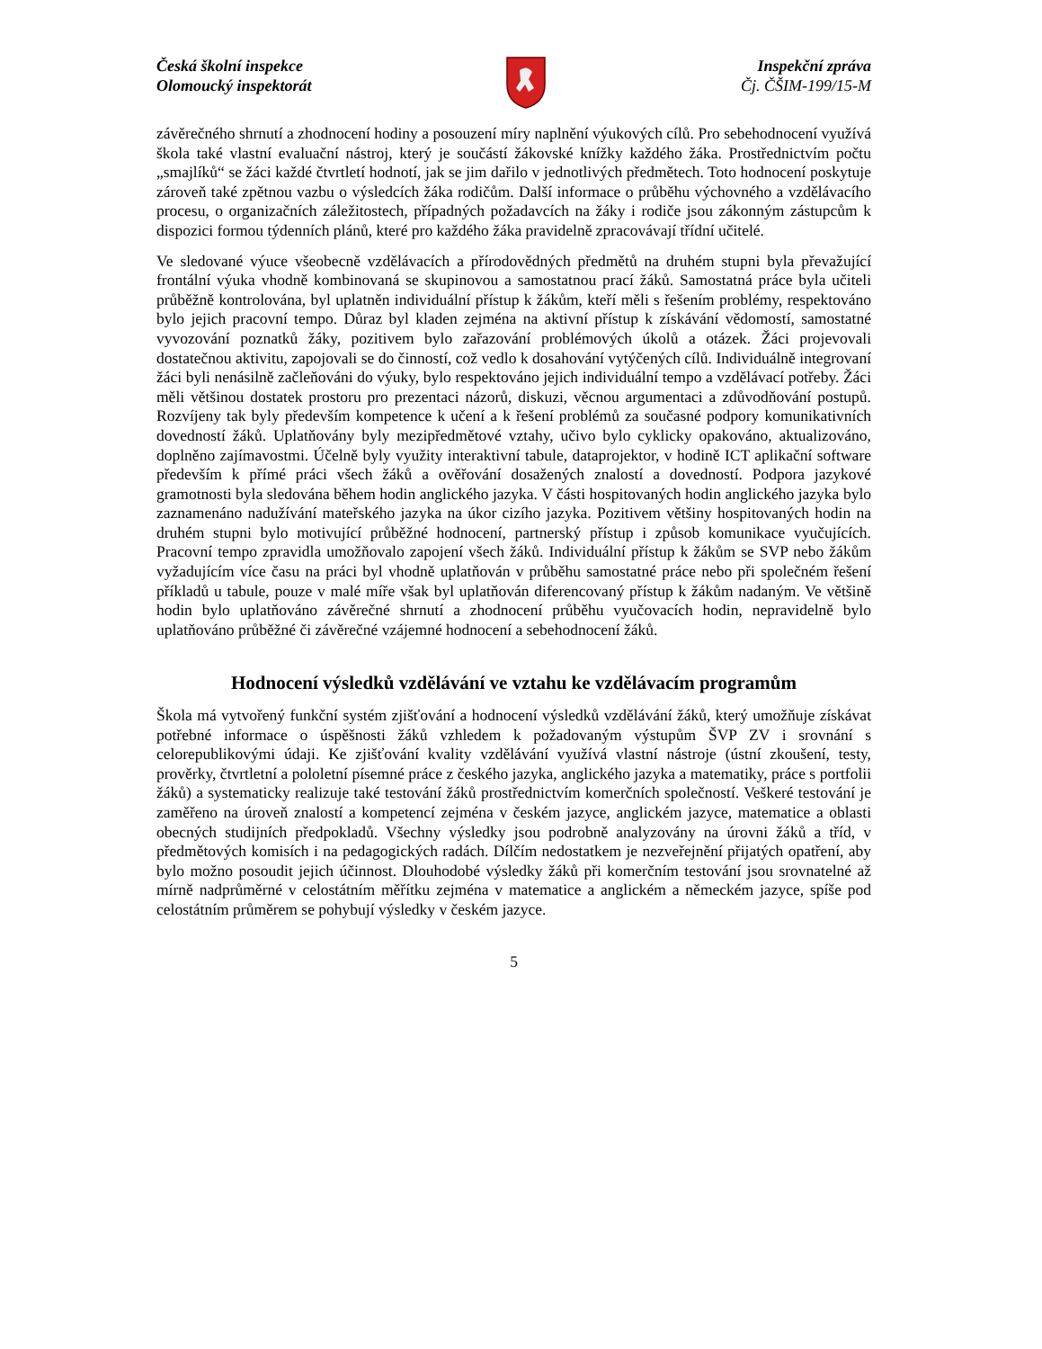Česká školní inspekce
Olomoucký inspektorát
Inspekční zpráva
Čj. ČŠIM-199/15-M
závěrečného shrnutí a zhodnocení hodiny a posouzení míry naplnění výukových cílů. Pro sebehodnocení využívá škola také vlastní evaluační nástroj, který je součástí žákovské knížky každého žáka. Prostřednictvím počtu „smajlíků“ se žáci každé čtvrtletí hodnotí, jak se jim dařilo v jednotlivých předmětech. Toto hodnocení poskytuje zároveň také zpětnou vazbu o výsledcích žáka rodičům. Další informace o průběhu výchovného a vzdělávacího procesu, o organizačních záležitostech, případných požadavcích na žáky i rodiče jsou zákonným zástupcům k dispozici formou týdenních plánů, které pro každého žáka pravidelně zpracovávají třídní učitelé.
Ve sledované výuce všeobecně vzdělávacích a přírodovědných předmětů na druhém stupni byla převažující frontální výuka vhodně kombinovaná se skupinovou a samostatnou prací žáků. Samostatná práce byla učiteli průběžně kontrolována, byl uplatněn individuální přístup k žákům, kteří měli s řešením problémy, respektováno bylo jejich pracovní tempo. Důraz byl kladen zejména na aktivní přístup k získávání vědomostí, samostatné vyvozování poznatků žáky, pozitivem bylo zařazování problémových úkolů a otázek. Žáci projevovali dostatečnou aktivitu, zapojovali se do činností, což vedlo k dosahování vytýčených cílů. Individuálně integrovaní žáci byli nenásilně začleňováni do výuky, bylo respektováno jejich individuální tempo a vzdělávací potřeby. Žáci měli většinou dostatek prostoru pro prezentaci názorů, diskuzi, věcnou argumentaci a zdůvodňování postupů. Rozvíjeny tak byly především kompetence k učení a k řešení problémů za současné podpory komunikativních dovedností žáků. Uplatňovány byly mezipředmětové vztahy, učivo bylo cyklicky opakováno, aktualizováno, doplněno zajímavostmi. Účelně byly využity interaktivní tabule, dataprojektor, v hodině ICT aplikační software především k přímé práci všech žáků a ověřování dosažených znalostí a dovedností. Podpora jazykové gramotnosti byla sledována během hodin anglického jazyka. V části hospitovaných hodin anglického jazyka bylo zaznamenáno nadužívání mateřského jazyka na úkor cizího jazyka. Pozitivem většiny hospitovaných hodin na druhém stupni bylo motivující průběžné hodnocení, partnerský přístup i způsob komunikace vyučujících. Pracovní tempo zpravidla umožňovalo zapojení všech žáků. Individuální přístup k žákům se SVP nebo žákům vyžadujícím více času na práci byl vhodně uplatňován v průběhu samostatné práce nebo při společném řešení příkladů u tabule, pouze v malé míře však byl uplatňován diferencovaný přístup k žákům nadaným. Ve většině hodin bylo uplatňováno závěrečné shrnutí a zhodnocení průběhu vyučovacích hodin, nepravidelně bylo uplatňováno průběžné či závěrečné vzájemné hodnocení a sebehodnocení žáků.
Hodnocení výsledků vzdělávání ve vztahu ke vzdělávacím programům
Škola má vytvořený funkční systém zjišťování a hodnocení výsledků vzdělávání žáků, který umožňuje získávat potřebné informace o úspěšnosti žáků vzhledem k požadovaným výstupům ŠVP ZV i srovnání s celorepublikovými údaji. Ke zjišťování kvality vzdělávání využívá vlastní nástroje (ústní zkoušení, testy, prověrky, čtvrtletní a pololetní písemné práce z českého jazyka, anglického jazyka a matematiky, práce s portfolii žáků) a systematicky realizuje také testování žáků prostřednictvím komerčních společností. Veškeré testování je zaměřeno na úroveň znalostí a kompetencí zejména v českém jazyce, anglickém jazyce, matematice a oblasti obecných studijních předpokladů. Všechny výsledky jsou podrobně analyzovány na úrovni žáků a tříd, v předmětových komisích i na pedagogických radách. Dílčím nedostatkem je nezveřejnění přijatých opatření, aby bylo možno posoudit jejich účinnost. Dlouhodobé výsledky žáků při komerčním testování jsou srovnatelné až mírně nadprůměrné v celostátním měřítku zejména v matematice a anglickém a německém jazyce, spíše pod celostátním průměrem se pohybují výsledky v českém jazyce.
5